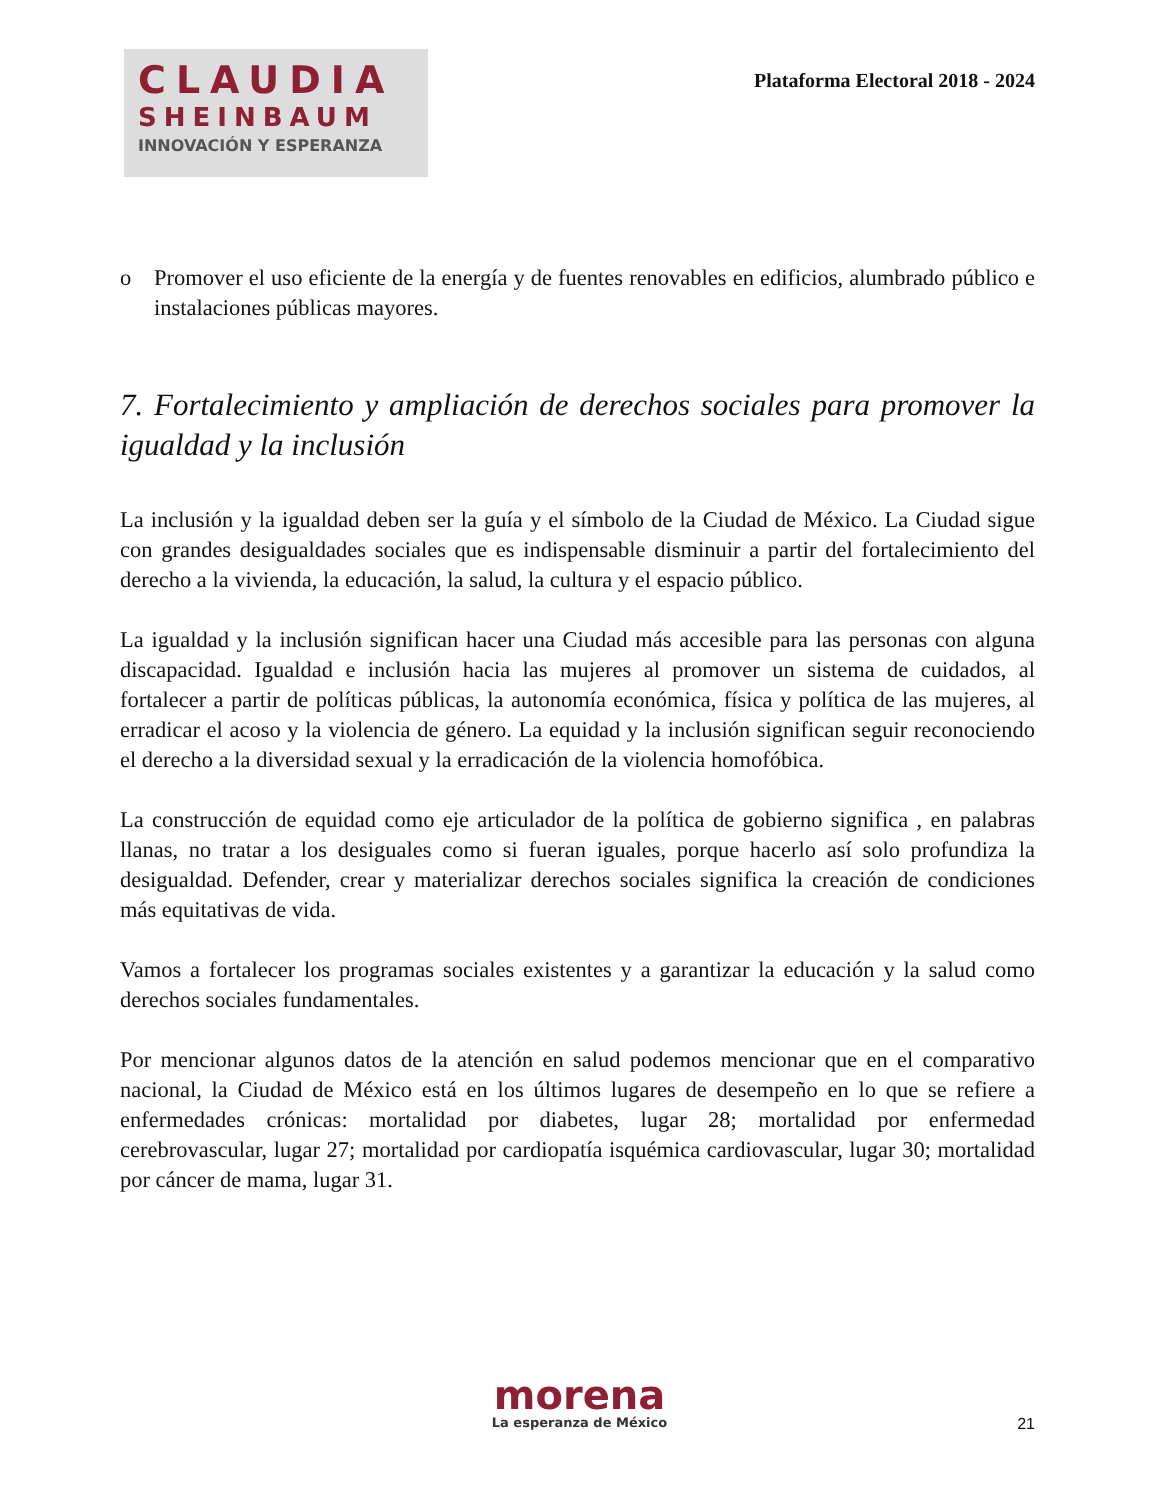CLAUDIA
SHEINBAUM
INNOVACIÓN Y ESPERANZA
Plataforma Electoral 2018 - 2024
o Promover el uso eficiente de la energía y de fuentes renovables en edificios, alumbrado público e instalaciones públicas mayores.
7. Fortalecimiento y ampliación de derechos sociales para promover la igualdad y la inclusión
La inclusión y la igualdad deben ser la guía y el símbolo de la Ciudad de México. La Ciudad sigue con grandes desigualdades sociales que es indispensable disminuir a partir del fortalecimiento del derecho a la vivienda, la educación, la salud, la cultura y el espacio público.
La igualdad y la inclusión significan hacer una Ciudad más accesible para las personas con alguna discapacidad. Igualdad e inclusión hacia las mujeres al promover un sistema de cuidados, al fortalecer a partir de políticas públicas, la autonomía económica, física y política de las mujeres, al erradicar el acoso y la violencia de género. La equidad y la inclusión significan seguir reconociendo el derecho a la diversidad sexual y la erradicación de la violencia homofóbica.
La construcción de equidad como eje articulador de la política de gobierno significa , en palabras llanas, no tratar a los desiguales como si fueran iguales, porque hacerlo así solo profundiza la desigualdad. Defender, crear y materializar derechos sociales significa la creación de condiciones más equitativas de vida.
Vamos a fortalecer los programas sociales existentes y a garantizar la educación y la salud como derechos sociales fundamentales.
Por mencionar algunos datos de la atención en salud podemos mencionar que en el comparativo nacional, la Ciudad de México está en los últimos lugares de desempeño en lo que se refiere a enfermedades crónicas: mortalidad por diabetes, lugar 28; mortalidad por enfermedad cerebrovascular, lugar 27; mortalidad por cardiopatía isquémica cardiovascular, lugar 30; mortalidad por cáncer de mama, lugar 31.
morena
La esperanza de México
21